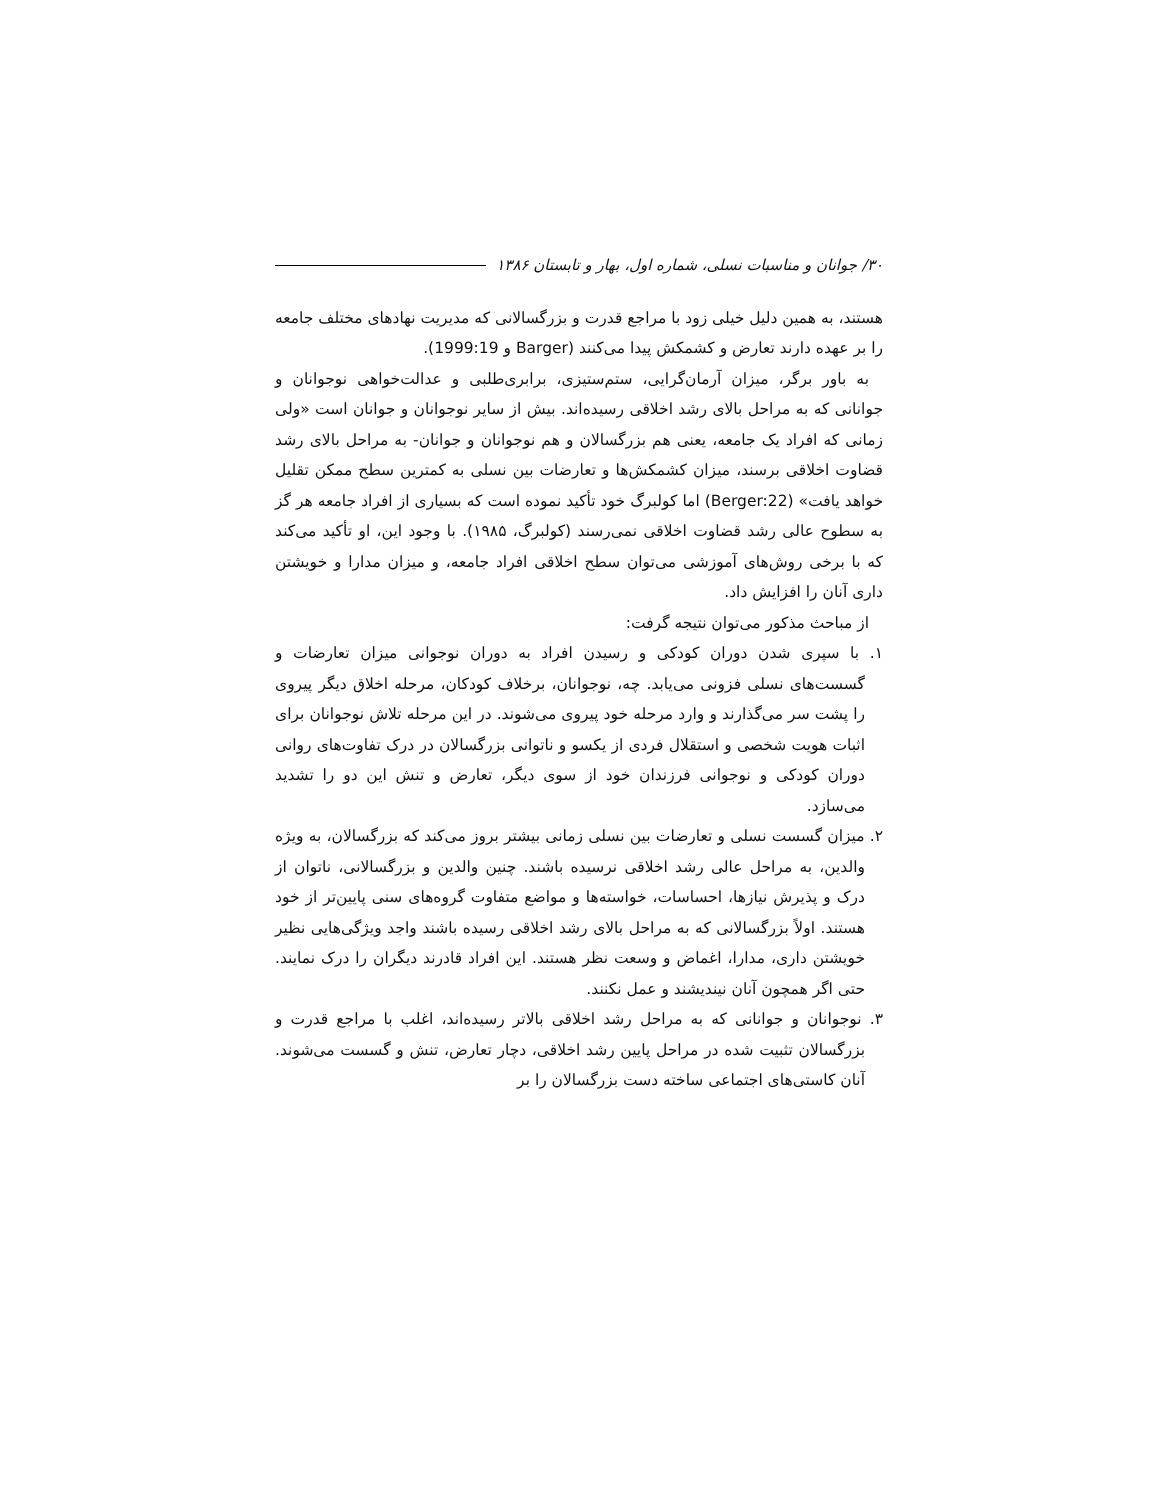۳۰/ جوانان و مناسبات نسلی، شماره اول، بهار و تابستان ۱۳۸۶
هستند، به همین دلیل خیلی زود با مراجع قدرت و بزرگسالانی که مدیریت نهادهای مختلف جامعه را بر عهده دارند تعارض و کشمکش پیدا می‌کنند (Barger و 1999:19).
به باور برگر، میزان آرمان‌گرایی، ستم‌ستیزی، برابری‌طلبی و عدالت‌خواهی نوجوانان و جوانانی که به مراحل بالای رشد اخلاقی رسیده‌اند. بیش از سایر نوجوانان و جوانان است «ولی زمانی که افراد یک جامعه، یعنی هم بزرگسالان و هم نوجوانان و جوانان- به مراحل بالای رشد قضاوت اخلاقی برسند، میزان کشمکش‌ها و تعارضات بین نسلی به کمترین سطح ممکن تقلیل خواهد یافت» (Berger:22) اما کولبرگ خود تأکید نموده است که بسیاری از افراد جامعه هر گز به سطوح عالی رشد قضاوت اخلاقی نمی‌رسند (کولبرگ، ۱۹۸۵). با وجود این، او تأکید می‌کند که با برخی روش‌های آموزشی می‌توان سطح اخلاقی افراد جامعه، و میزان مدارا و خویشتن داری آنان را افزایش داد.
از مباحث مذکور می‌توان نتیجه گرفت:
۱. با سپری شدن دوران کودکی و رسیدن افراد به دوران نوجوانی میزان تعارضات و گسست‌های نسلی فزونی می‌یابد. چه، نوجوانان، برخلاف کودکان، مرحله اخلاق دیگر پیروی را پشت سر می‌گذارند و وارد مرحله خود پیروی می‌شوند. در این مرحله تلاش نوجوانان برای اثبات هویت شخصی و استقلال فردی از یکسو و ناتوانی بزرگسالان در درک تفاوت‌های روانی دوران کودکی و نوجوانی فرزندان خود از سوی دیگر، تعارض و تنش این دو را تشدید می‌سازد.
۲. میزان گسست نسلی و تعارضات بین نسلی زمانی بیشتر بروز می‌کند که بزرگسالان، به ویژه والدین، به مراحل عالی رشد اخلاقی نرسیده باشند. چنین والدین و بزرگسالانی، ناتوان از درک و پذیرش نیازها، احساسات، خواسته‌ها و مواضع متفاوت گروه‌های سنی پایین‌تر از خود هستند. اولاً بزرگسالانی که به مراحل بالای رشد اخلاقی رسیده باشند واجد ویژگی‌هایی نظیر خویشتن داری، مدارا، اغماض و وسعت نظر هستند. این افراد قادرند دیگران را درک نمایند. حتی اگر همچون آنان نیندیشند و عمل نکنند.
۳. نوجوانان و جوانانی که به مراحل رشد اخلاقی بالاتر رسیده‌اند، اغلب با مراجع قدرت و بزرگسالان تثبیت شده در مراحل پایین رشد اخلاقی، دچار تعارض، تنش و گسست می‌شوند. آنان کاستی‌های اجتماعی ساخته دست بزرگسالان را بر